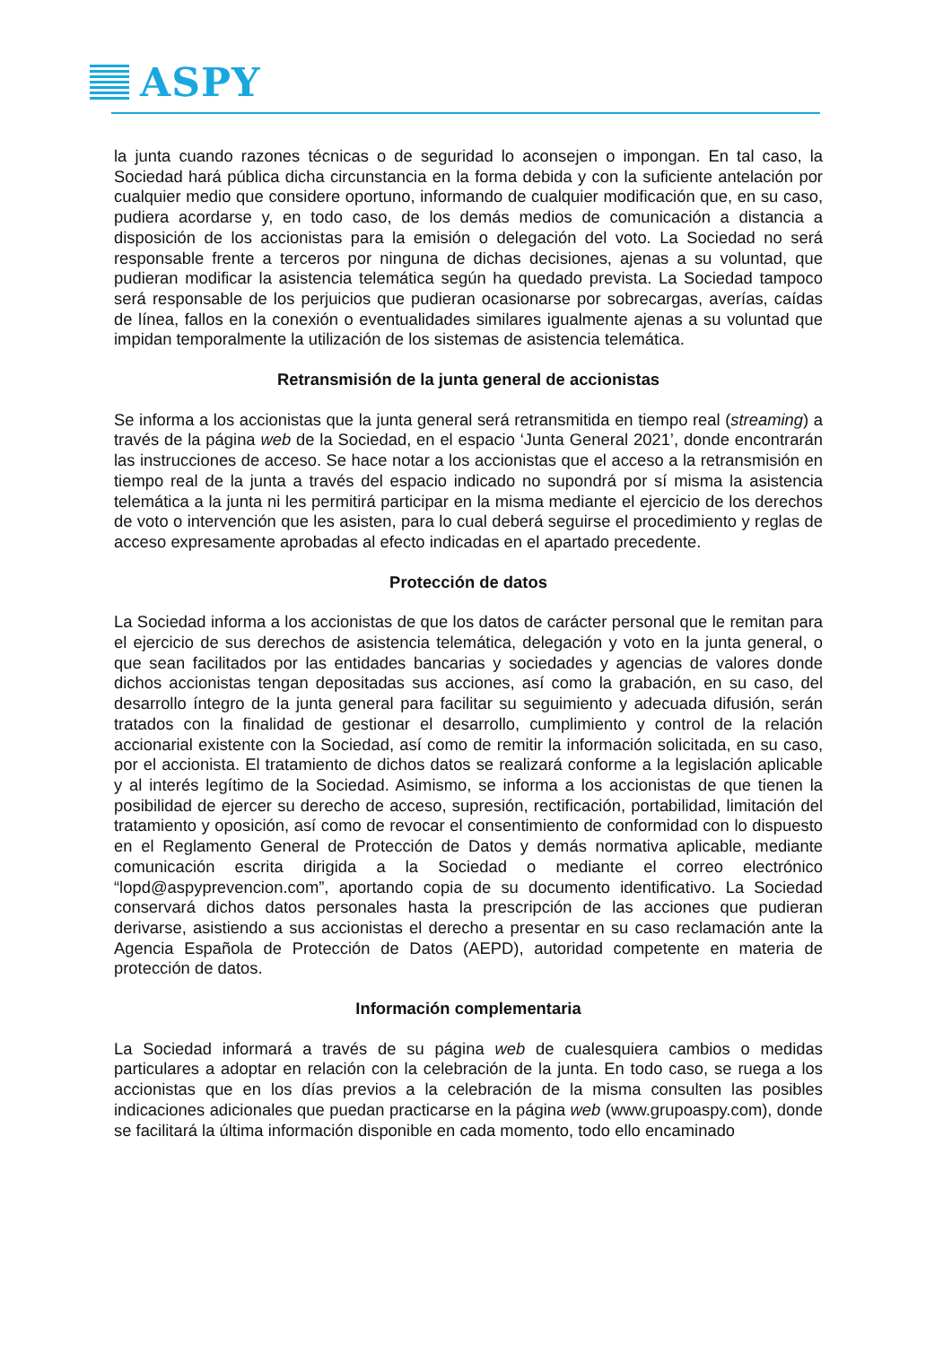ASPY
la junta cuando razones técnicas o de seguridad lo aconsejen o impongan. En tal caso, la Sociedad hará pública dicha circunstancia en la forma debida y con la suficiente antelación por cualquier medio que considere oportuno, informando de cualquier modificación que, en su caso, pudiera acordarse y, en todo caso, de los demás medios de comunicación a distancia a disposición de los accionistas para la emisión o delegación del voto. La Sociedad no será responsable frente a terceros por ninguna de dichas decisiones, ajenas a su voluntad, que pudieran modificar la asistencia telemática según ha quedado prevista. La Sociedad tampoco será responsable de los perjuicios que pudieran ocasionarse por sobrecargas, averías, caídas de línea, fallos en la conexión o eventualidades similares igualmente ajenas a su voluntad que impidan temporalmente la utilización de los sistemas de asistencia telemática.
Retransmisión de la junta general de accionistas
Se informa a los accionistas que la junta general será retransmitida en tiempo real (streaming) a través de la página web de la Sociedad, en el espacio ‘Junta General 2021’, donde encontrarán las instrucciones de acceso. Se hace notar a los accionistas que el acceso a la retransmisión en tiempo real de la junta a través del espacio indicado no supondrá por sí misma la asistencia telemática a la junta ni les permitirá participar en la misma mediante el ejercicio de los derechos de voto o intervención que les asisten, para lo cual deberá seguirse el procedimiento y reglas de acceso expresamente aprobadas al efecto indicadas en el apartado precedente.
Protección de datos
La Sociedad informa a los accionistas de que los datos de carácter personal que le remitan para el ejercicio de sus derechos de asistencia telemática, delegación y voto en la junta general, o que sean facilitados por las entidades bancarias y sociedades y agencias de valores donde dichos accionistas tengan depositadas sus acciones, así como la grabación, en su caso, del desarrollo íntegro de la junta general para facilitar su seguimiento y adecuada difusión, serán tratados con la finalidad de gestionar el desarrollo, cumplimiento y control de la relación accionarial existente con la Sociedad, así como de remitir la información solicitada, en su caso, por el accionista. El tratamiento de dichos datos se realizará conforme a la legislación aplicable y al interés legítimo de la Sociedad. Asimismo, se informa a los accionistas de que tienen la posibilidad de ejercer su derecho de acceso, supresión, rectificación, portabilidad, limitación del tratamiento y oposición, así como de revocar el consentimiento de conformidad con lo dispuesto en el Reglamento General de Protección de Datos y demás normativa aplicable, mediante comunicación escrita dirigida a la Sociedad o mediante el correo electrónico “lopd@aspyprevencion.com”, aportando copia de su documento identificativo. La Sociedad conservará dichos datos personales hasta la prescripción de las acciones que pudieran derivarse, asistiendo a sus accionistas el derecho a presentar en su caso reclamación ante la Agencia Española de Protección de Datos (AEPD), autoridad competente en materia de protección de datos.
Información complementaria
La Sociedad informará a través de su página web de cualesquiera cambios o medidas particulares a adoptar en relación con la celebración de la junta. En todo caso, se ruega a los accionistas que en los días previos a la celebración de la misma consulten las posibles indicaciones adicionales que puedan practicarse en la página web (www.grupoaspy.com), donde se facilitará la última información disponible en cada momento, todo ello encaminado